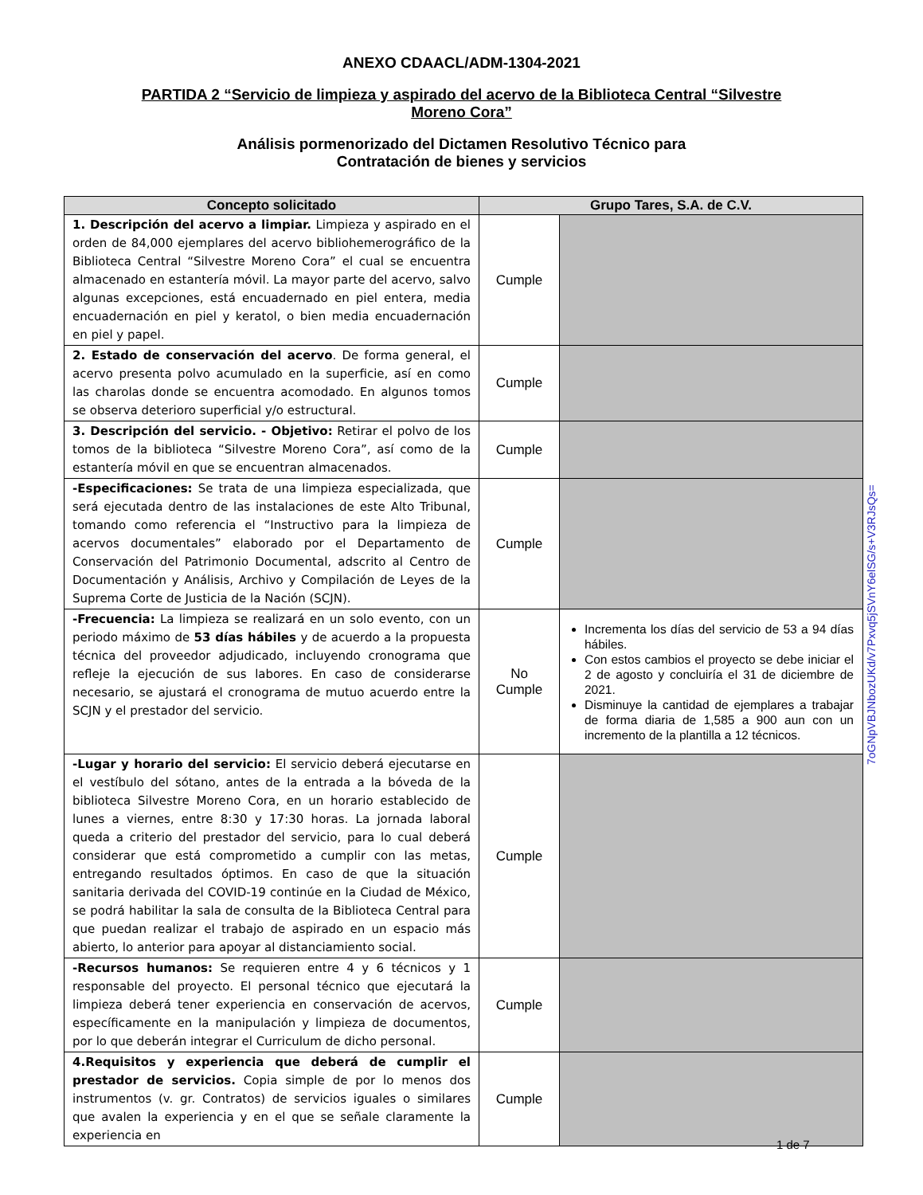ANEXO CDAACL/ADM-1304-2021
PARTIDA 2 “Servicio de limpieza y aspirado del acervo de la Biblioteca Central “Silvestre
Moreno Cora”
Análisis pormenorizado del Dictamen Resolutivo Técnico para
Contratación de bienes y servicios
| Concepto solicitado | Grupo Tares, S.A. de C.V. | |
| --- | --- | --- |
| 1. Descripción del acervo a limpiar. Limpieza y aspirado en el orden de 84,000 ejemplares del acervo bibliohemerográfico de la Biblioteca Central “Silvestre Moreno Cora” el cual se encuentra almacenado en estantería móvil. La mayor parte del acervo, salvo algunas excepciones, está encuadernado en piel entera, media encuadernación en piel y keratol, o bien media encuadernación en piel y papel. | Cumple | |
| 2. Estado de conservación del acervo . De forma general, el acervo presenta polvo acumulado en la superficie, así en como las charolas donde se encuentra acomodado. En algunos tomos se observa deterioro superficial y/o estructural. | Cumple | |
| 3. Descripción del servicio. - Objetivo: Retirar el polvo de los tomos de la biblioteca “Silvestre Moreno Cora”, así como de la estantería móvil en que se encuentran almacenados. | Cumple | |
| -Especificaciones: Se trata de una limpieza especializada, que será ejecutada dentro de las instalaciones de este Alto Tribunal, tomando como referencia el “Instructivo para la limpieza de acervos documentales” elaborado por el Departamento de Conservación del Patrimonio Documental, adscrito al Centro de Documentación y Análisis, Archivo y Compilación de Leyes de la Suprema Corte de Justicia de la Nación (SCJN). | Cumple | |
| -Frecuencia: La limpieza se realizará en un solo evento, con un periodo máximo de 53 días hábiles y de acuerdo a la propuesta técnica del proveedor adjudicado, incluyendo cronograma que refleje la ejecución de sus labores. En caso de considerarse necesario, se ajustará el cronograma de mutuo acuerdo entre la SCJN y el prestador del servicio. | No Cumple | Incrementa los días del servicio de 53 a 94 días hábiles. Con estos cambios el proyecto se debe iniciar el 2 de agosto y concluiría el 31 de diciembre de 2021. Disminuye la cantidad de ejemplares a trabajar de forma diaria de 1,585 a 900 aun con un incremento de la plantilla a 12 técnicos. |
| -Lugar y horario del servicio: El servicio deberá ejecutarse en el vestíbulo del sótano, antes de la entrada a la bóveda de la biblioteca Silvestre Moreno Cora, en un horario establecido de lunes a viernes, entre 8:30 y 17:30 horas. La jornada laboral queda a criterio del prestador del servicio, para lo cual deberá considerar que está comprometido a cumplir con las metas, entregando resultados óptimos. En caso de que la situación sanitaria derivada del COVID-19 continúe en la Ciudad de México, se podrá habilitar la sala de consulta de la Biblioteca Central para que puedan realizar el trabajo de aspirado en un espacio más abierto, lo anterior para apoyar al distanciamiento social. | Cumple | |
| -Recursos humanos: Se requieren entre 4 y 6 técnicos y 1 responsable del proyecto. El personal técnico que ejecutará la limpieza deberá tener experiencia en conservación de acervos, específicamente en la manipulación y limpieza de documentos, por lo que deberán integrar el Curriculum de dicho personal. | Cumple | |
| 4.Requisitos y experiencia que deberá de cumplir el prestador de servicios. Copia simple de por lo menos dos instrumentos (v. gr. Contratos) de servicios iguales o similares que avalen la experiencia y en el que se señale claramente la experiencia en | Cumple | |
7oGNpVBJNbozUKd/v7Pxvq5jSVnY6elSG/s+V3RJsQs=
1 de 7